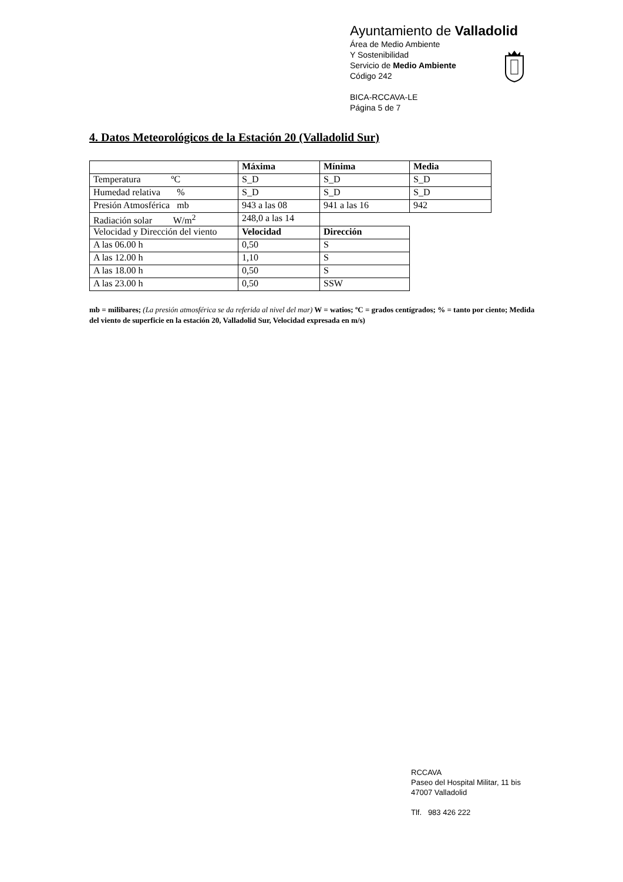Ayuntamiento de Valladolid
Área de Medio Ambiente
Y Sostenibilidad
Servicio de Medio Ambiente
Código 242
BICA-RCCAVA-LE
Página 5 de 7
4. Datos Meteorológicos de la Estación 20 (Valladolid Sur)
| | Máxima | Mínima | Media |
| --- | --- | --- | --- |
| Temperatura ºC | S_D | S_D | S_D |
| Humedad relativa % | S_D | S_D | S_D |
| Presión Atmosférica mb | 943 a las 08 | 941 a las 16 | 942 |
| Radiación solar W/m<sup>2</sup> | 248,0 a las 14 | | |
| Velocidad y Dirección del viento | Velocidad | Dirección | |
| A las 06.00 h | 0,50 | S | |
| A las 12.00 h | 1,10 | S | |
| A las 18.00 h | 0,50 | S | |
| A las 23.00 h | 0,50 | SSW | |
mb = milibares; (La presión atmosférica se da referida al nivel del mar) W = watios; ºC = grados centígrados; % = tanto por ciento; Medida del viento de superficie en la estación 20, Valladolid Sur, Velocidad expresada en m/s)
RCCAVA
Paseo del Hospital Militar, 11 bis
47007 Valladolid
Tlf. 983 426 222